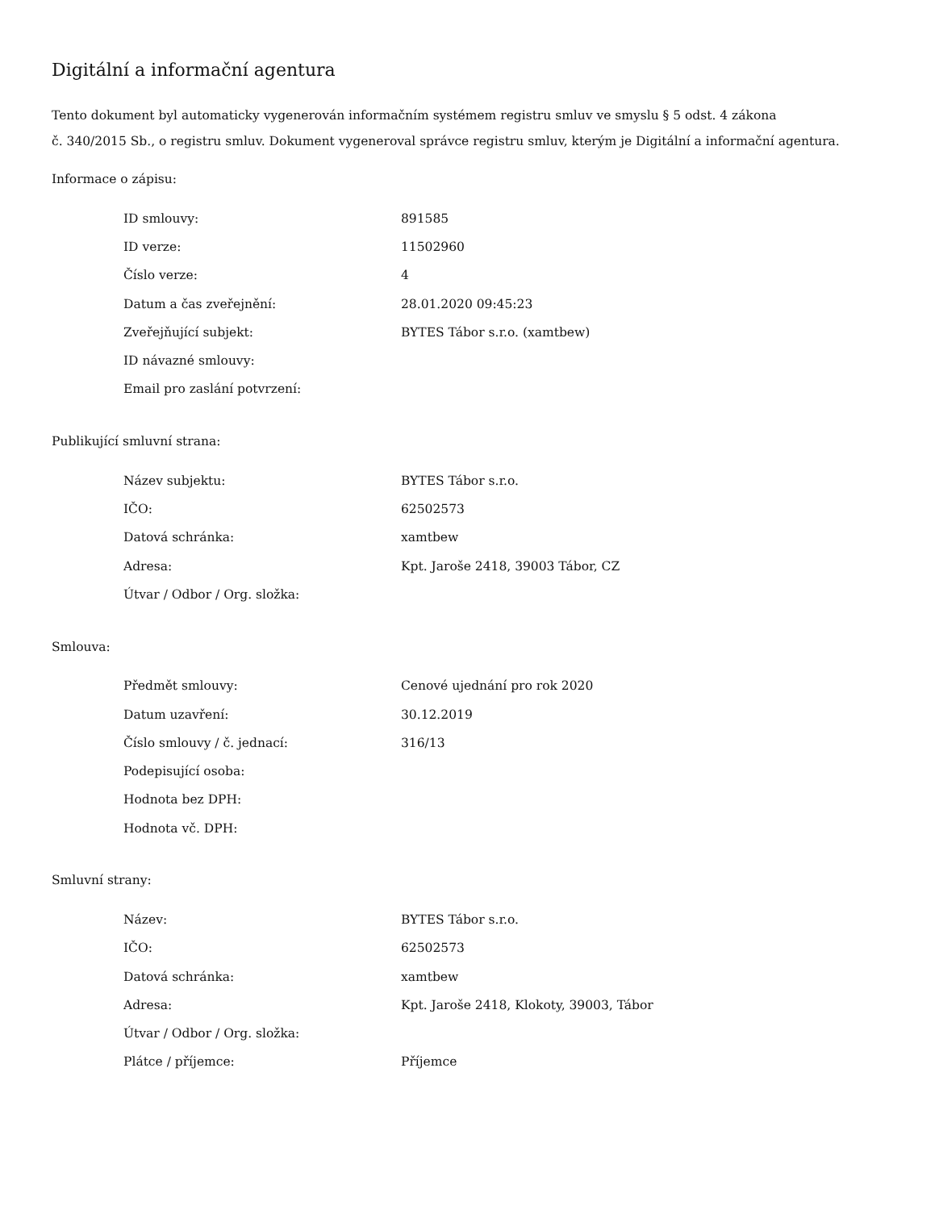Digitální a informační agentura
Tento dokument byl automaticky vygenerován informačním systémem registru smluv ve smyslu § 5 odst. 4 zákona
č. 340/2015 Sb., o registru smluv. Dokument vygeneroval správce registru smluv, kterým je Digitální a informační agentura.
Informace o zápisu:
| ID smlouvy: | 891585 |
| ID verze: | 11502960 |
| Číslo verze: | 4 |
| Datum a čas zveřejnění: | 28.01.2020 09:45:23 |
| Zveřejňující subjekt: | BYTES Tábor s.r.o. (xamtbew) |
| ID návazné smlouvy: | |
| Email pro zaslání potvrzení: | |
Publikující smluvní strana:
| Název subjektu: | BYTES Tábor s.r.o. |
| IČO: | 62502573 |
| Datová schránka: | xamtbew |
| Adresa: | Kpt. Jaroše 2418, 39003 Tábor, CZ |
| Útvar / Odbor / Org. složka: | |
Smlouva:
| Předmět smlouvy: | Cenové ujednání pro rok 2020 |
| Datum uzavření: | 30.12.2019 |
| Číslo smlouvy / č. jednací: | 316/13 |
| Podepisující osoba: | |
| Hodnota bez DPH: | |
| Hodnota vč. DPH: | |
Smluvní strany:
| Název: | BYTES Tábor s.r.o. |
| IČO: | 62502573 |
| Datová schránka: | xamtbew |
| Adresa: | Kpt. Jaroše 2418, Klokoty, 39003, Tábor |
| Útvar / Odbor / Org. složka: | |
| Plátce / příjemce: | Příjemce |